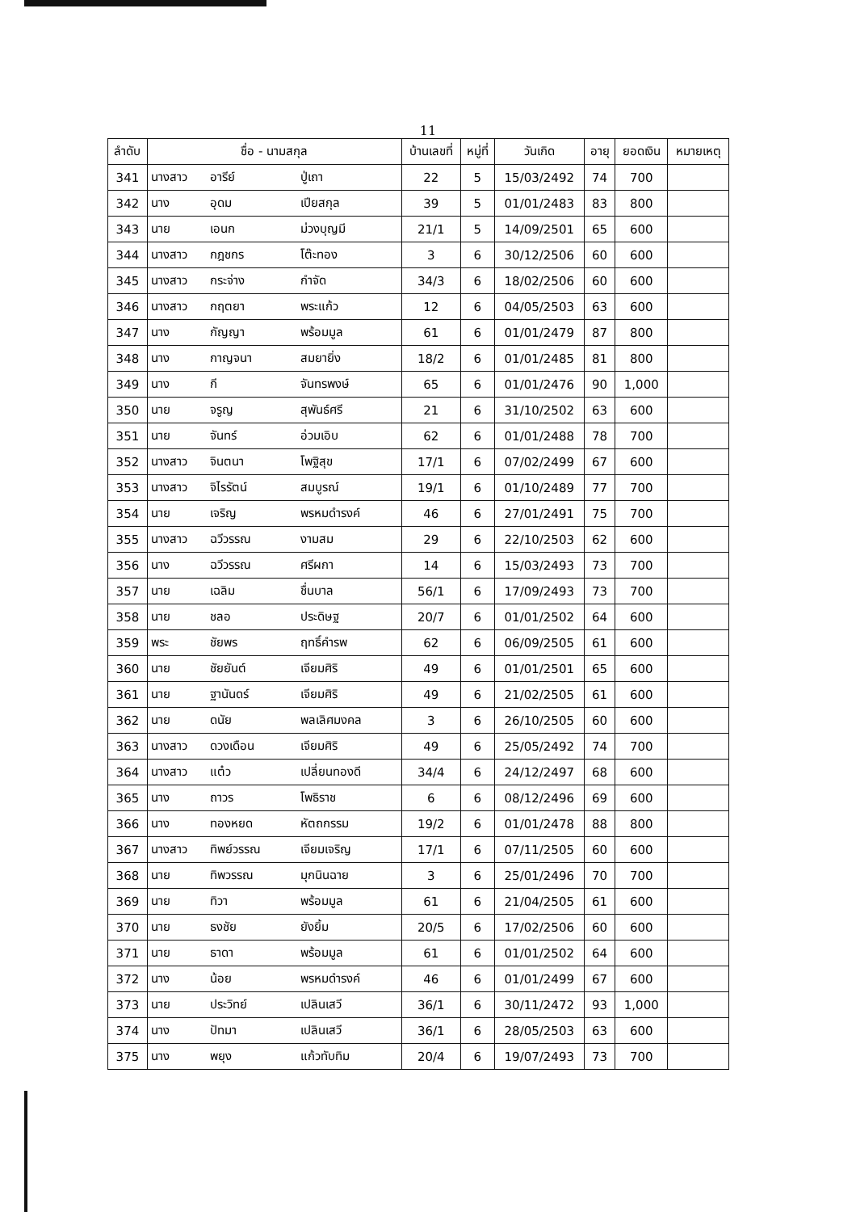11
| ลำดับ | ชื่อ - นามสกุล | บ้านเลขที่ | หมู่ที่ | วันเกิด | อายุ | ยอดเงิน | หมายเหตุ |
| --- | --- | --- | --- | --- | --- | --- | --- |
| 341 | นางสาว อารีย์ ปู่เถา | 22 | 5 | 15/03/2492 | 74 | 700 | |
| 342 | นาง อุดม เปียสกุล | 39 | 5 | 01/01/2483 | 83 | 800 | |
| 343 | นาย เอนก ม่วงบุญมี | 21/1 | 5 | 14/09/2501 | 65 | 600 | |
| 344 | นางสาว กฎชกร โต๊ะทอง | 3 | 6 | 30/12/2506 | 60 | 600 | |
| 345 | นางสาว กระจ่าง กำจัด | 34/3 | 6 | 18/02/2506 | 60 | 600 | |
| 346 | นางสาว กฤตยา พระแก้ว | 12 | 6 | 04/05/2503 | 63 | 600 | |
| 347 | นาง กัญญา พร้อมมูล | 61 | 6 | 01/01/2479 | 87 | 800 | |
| 348 | นาง กาญจนา สมยายิ่ง | 18/2 | 6 | 01/01/2485 | 81 | 800 | |
| 349 | นาง กี จันทรพงษ์ | 65 | 6 | 01/01/2476 | 90 | 1,000 | |
| 350 | นาย จรูญ สุพันธ์ศรี | 21 | 6 | 31/10/2502 | 63 | 600 | |
| 351 | นาย จันทร์ อ่วมเอิบ | 62 | 6 | 01/01/2488 | 78 | 700 | |
| 352 | นางสาว จินตนา โพฐิสุข | 17/1 | 6 | 07/02/2499 | 67 | 600 | |
| 353 | นางสาว จิไรรัตน์ สมบูรณ์ | 19/1 | 6 | 01/10/2489 | 77 | 700 | |
| 354 | นาย เจริญ พรหมดำรงค์ | 46 | 6 | 27/01/2491 | 75 | 700 | |
| 355 | นางสาว ฉวีวรรณ งามสม | 29 | 6 | 22/10/2503 | 62 | 600 | |
| 356 | นาง ฉวีวรรณ ศรีผกา | 14 | 6 | 15/03/2493 | 73 | 700 | |
| 357 | นาย เฉลิม ชื่นบาล | 56/1 | 6 | 17/09/2493 | 73 | 700 | |
| 358 | นาย ชลอ ประดิษฐ | 20/7 | 6 | 01/01/2502 | 64 | 600 | |
| 359 | พระ ชัยพร ฤทธิ์คำรพ | 62 | 6 | 06/09/2505 | 61 | 600 | |
| 360 | นาย ชัยยันต์ เจียมศิริ | 49 | 6 | 01/01/2501 | 65 | 600 | |
| 361 | นาย ฐานันดร์ เจียมศิริ | 49 | 6 | 21/02/2505 | 61 | 600 | |
| 362 | นาย ดนัย พลเลิศมงคล | 3 | 6 | 26/10/2505 | 60 | 600 | |
| 363 | นางสาว ดวงเดือน เจียมศิริ | 49 | 6 | 25/05/2492 | 74 | 700 | |
| 364 | นางสาว แต๋ว เปลี่ยนทองดี | 34/4 | 6 | 24/12/2497 | 68 | 600 | |
| 365 | นาง ถาวร โพธิราช | 6 | 6 | 08/12/2496 | 69 | 600 | |
| 366 | นาง ทองหยด หัตถกรรม | 19/2 | 6 | 01/01/2478 | 88 | 800 | |
| 367 | นางสาว ทิพย์วรรณ เจียมเจริญ | 17/1 | 6 | 07/11/2505 | 60 | 600 | |
| 368 | นาย ทิพวรรณ มุกนินฉาย | 3 | 6 | 25/01/2496 | 70 | 700 | |
| 369 | นาย ทิวา พร้อมมูล | 61 | 6 | 21/04/2505 | 61 | 600 | |
| 370 | นาย ธงชัย ยังยิ้ม | 20/5 | 6 | 17/02/2506 | 60 | 600 | |
| 371 | นาย ธาดา พร้อมมูล | 61 | 6 | 01/01/2502 | 64 | 600 | |
| 372 | นาง น้อย พรหมดำรงค์ | 46 | 6 | 01/01/2499 | 67 | 600 | |
| 373 | นาย ประวิทย์ เปลินเสวี | 36/1 | 6 | 30/11/2472 | 93 | 1,000 | |
| 374 | นาง ปัทมา เปลินเสวี | 36/1 | 6 | 28/05/2503 | 63 | 600 | |
| 375 | นาง พยุง แก้วทับทิม | 20/4 | 6 | 19/07/2493 | 73 | 700 | |